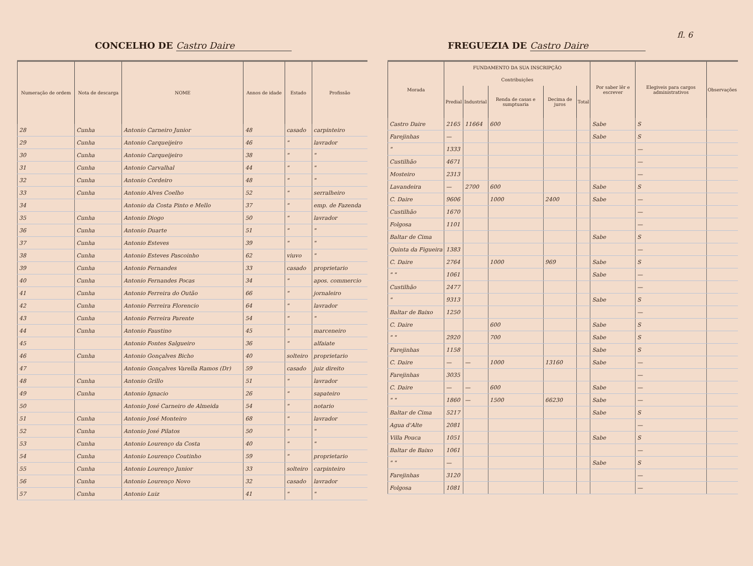fl. 6
CONCELHO DE Castro Daire
| Numeração de ordem | Nota de descarga | NOME | Annos de idade | Estado | Profissão |
| --- | --- | --- | --- | --- | --- |
| 28 | Cunha | Antonio Carneiro Junior | 48 | casado | carpinteiro |
| 29 | Cunha | Antonio Carqueijeiro | 46 | " | lavrador |
| 30 | Cunha | Antonio Carqueijeiro | 38 | " | " |
| 31 | Cunha | Antonio Carvalhal | 44 | " | " |
| 32 | Cunha | Antonio Cordeiro | 48 | " | " |
| 33 | Cunha | Antonio Alves Coelho | 52 | " | serralheiro |
| 34 | | Antonio da Costa Pinto e Mello | 37 | " | emp. de Fazenda |
| 35 | Cunha | Antonio Diogo | 50 | " | lavrador |
| 36 | Cunha | Antonio Duarte | 51 | " | " |
| 37 | Cunha | Antonio Esteves | 39 | " | " |
| 38 | Cunha | Antonio Esteves Pascoinho | 62 | viuvo | " |
| 39 | Cunha | Antonio Fernandes | 33 | casado | proprietario |
| 40 | Cunha | Antonio Fernandes Pocas | 34 | " | apos. commercio |
| 41 | Cunha | Antonio Ferreira do Outão | 66 | " | jornaleiro |
| 42 | Cunha | Antonio Ferreira Florencio | 64 | " | lavrador |
| 43 | Cunha | Antonio Ferreira Parente | 54 | " | " |
| 44 | Cunha | Antonio Faustino | 45 | " | marceneiro |
| 45 | | Antonio Fontes Salgueiro | 36 | " | alfaiate |
| 46 | Cunha | Antonio Gonçalves Bicho | 40 | solteiro | proprietario |
| 47 | | Antonio Gonçalves Varella Ramos (Dr) | 59 | casado | juiz direito |
| 48 | Cunha | Antonio Grillo | 51 | " | lavrador |
| 49 | Cunha | Antonio Ignacio | 26 | " | sapateiro |
| 50 | | Antonio José Carneiro de Almeida | 54 | " | notario |
| 51 | Cunha | Antonio José Monteiro | 68 | " | lavrador |
| 52 | Cunha | Antonio José Pilatos | 50 | " | " |
| 53 | Cunha | Antonio Lourenço da Costa | 40 | " | " |
| 54 | Cunha | Antonio Lourenço Coutinho | 59 | " | proprietario |
| 55 | Cunha | Antonio Lourenço Junior | 33 | solteiro | carpinteiro |
| 56 | Cunha | Antonio Lourenço Novo | 32 | casado | lavrador |
| 57 | Cunha | Antonio Luiz | 41 | " | " |
FREGUEZIA DE Castro Daire
| Morada | FUNDAMENTO DA SUA INSCRIPÇÃO | | | | | Por saber lêr e escrever | Elegiveis para cargos administrativos | Observações |
| --- | --- | --- | --- | --- | --- | --- | --- | --- |
| | Contribuições | | | | | | | |
| | Predial | Industrial | Renda de casas e sumptuaria | Decima de juros | Total | | | |
| Castro Daire | 2165 | 11664 | 600 | | | Sabe | S | |
| Farejinhas | — | | | | | Sabe | S | |
| " | 1333 | | | | | | — | |
| Custilhão | 4671 | | | | | | — | |
| Mosteiro | 2313 | | | | | | — | |
| Lavandeira | — | 2700 | 600 | | | Sabe | S | |
| C. Daire | 9606 | | 1000 | 2400 | | Sabe | — | |
| Custilhão | 1670 | | | | | | — | |
| Folgosa | 1101 | | | | | | — | |
| Baltar de Cima | | | | | | Sabe | S | |
| Quinta da Figueira | 1383 | | | | | | — | |
| C. Daire | 2764 | | 1000 | 969 | | Sabe | S | |
| " " | 1061 | | | | | Sabe | — | |
| Custilhão | 2477 | | | | | | — | |
| " | 9313 | | | | | Sabe | S | |
| Baltar de Baixo | 1250 | | | | | | — | |
| C. Daire | | | 600 | | | Sabe | S | |
| " " | 2920 | | 700 | | | Sabe | S | |
| Farejinhas | 1158 | | | | | Sabe | S | |
| C. Daire | — | — | 1000 | 13160 | | Sabe | — | |
| Farejinhas | 3035 | | | | | | — | |
| C. Daire | — | — | 600 | | | Sabe | — | |
| " " | 1860 | — | 1500 | 66230 | | Sabe | — | |
| Baltar de Cima | 5217 | | | | | Sabe | S | |
| Agua d'Alte | 2081 | | | | | | — | |
| Villa Pouca | 1051 | | | | | Sabe | S | |
| Baltar de Baixo | 1061 | | | | | | — | |
| " " | — | | | | | Sabe | S | |
| Farejinhas | 3120 | | | | | | — | |
| Folgosa | 1081 | | | | | | — | |